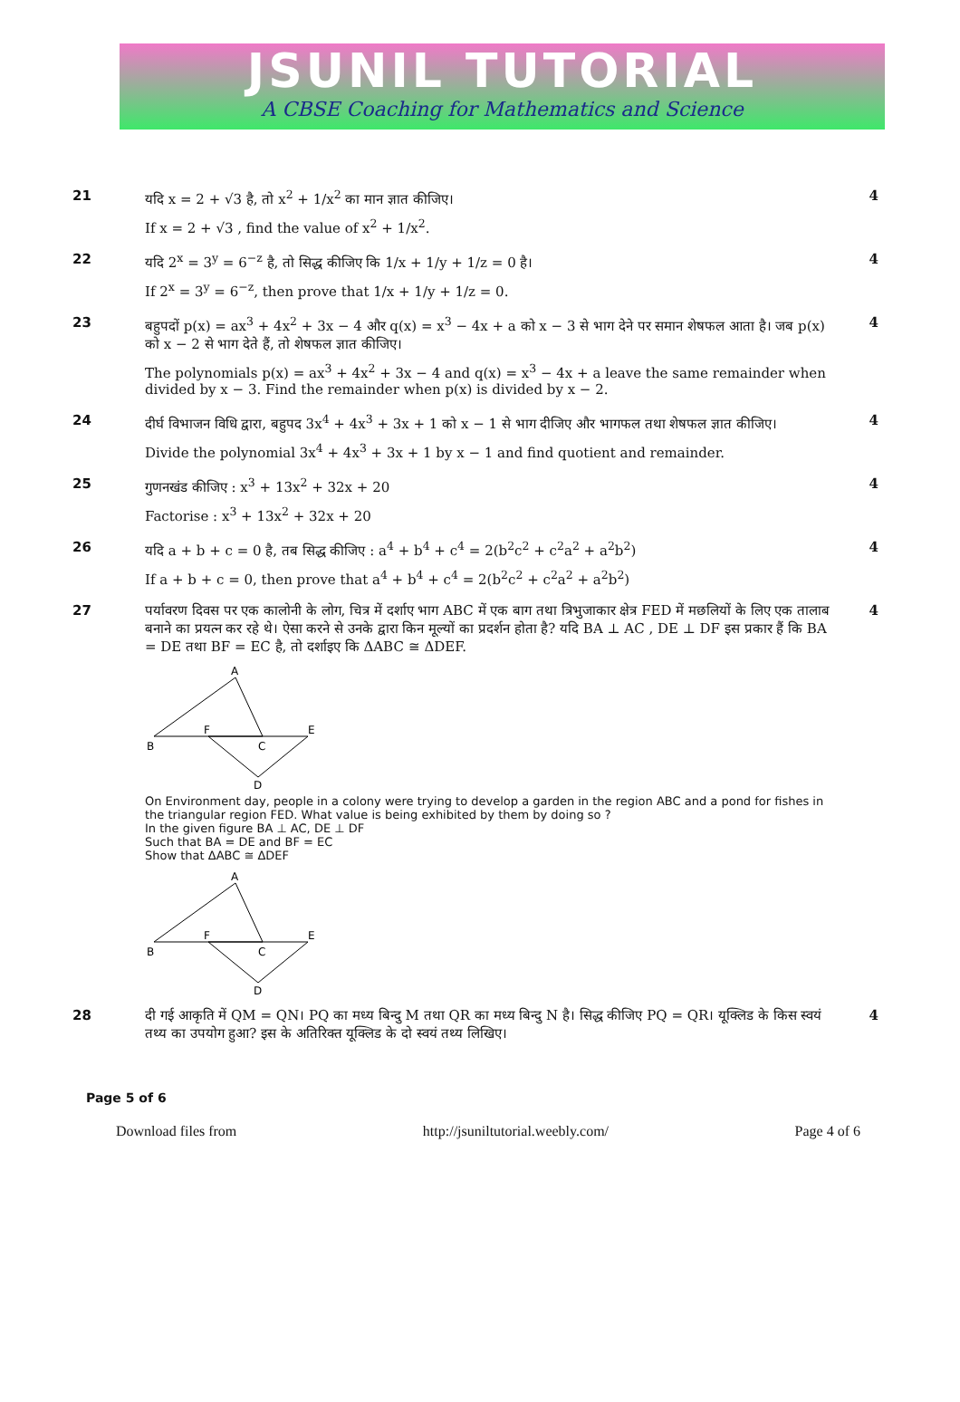JSUNIL TUTORIAL
A CBSE Coaching for Mathematics and Science
| 21 | यदि x = 2 + √3 है, तो x<sup>2</sup> + 1/x<sup>2</sup> का मान ज्ञात कीजिए। If x = 2 + √3 , find the value of x<sup>2</sup> + 1/x<sup>2</sup>. | 4 |
| 22 | यदि 2<sup>x</sup> = 3<sup>y</sup> = 6<sup>−z</sup> है, तो सिद्ध कीजिए कि 1/x + 1/y + 1/z = 0 है। If 2<sup>x</sup> = 3<sup>y</sup> = 6<sup>−z</sup>, then prove that 1/x + 1/y + 1/z = 0. | 4 |
| 23 | बहुपदों p(x) = ax<sup>3</sup> + 4x<sup>2</sup> + 3x − 4 और q(x) = x<sup>3</sup> − 4x + a को x − 3 से भाग देने पर समान शेषफल आता है। जब p(x) को x − 2 से भाग देते हैं, तो शेषफल ज्ञात कीजिए। The polynomials p(x) = ax<sup>3</sup> + 4x<sup>2</sup> + 3x − 4 and q(x) = x<sup>3</sup> − 4x + a leave the same remainder when divided by x − 3. Find the remainder when p(x) is divided by x − 2. | 4 |
| 24 | दीर्घ विभाजन विधि द्वारा, बहुपद 3x<sup>4</sup> + 4x<sup>3</sup> + 3x + 1 को x − 1 से भाग दीजिए और भागफल तथा शेषफल ज्ञात कीजिए। Divide the polynomial 3x<sup>4</sup> + 4x<sup>3</sup> + 3x + 1 by x − 1 and find quotient and remainder. | 4 |
| 25 | गुणनखंड कीजिए : x<sup>3</sup> + 13x<sup>2</sup> + 32x + 20 Factorise : x<sup>3</sup> + 13x<sup>2</sup> + 32x + 20 | 4 |
| 26 | यदि a + b + c = 0 है, तब सिद्ध कीजिए : a<sup>4</sup> + b<sup>4</sup> + c<sup>4</sup> = 2(b<sup>2</sup>c<sup>2</sup> + c<sup>2</sup>a<sup>2</sup> + a<sup>2</sup>b<sup>2</sup>) If a + b + c = 0, then prove that a<sup>4</sup> + b<sup>4</sup> + c<sup>4</sup> = 2(b<sup>2</sup>c<sup>2</sup> + c<sup>2</sup>a<sup>2</sup> + a<sup>2</sup>b<sup>2</sup>) | 4 |
| 27 | पर्यावरण दिवस पर एक कालोनी के लोग, चित्र में दर्शाए भाग ABC में एक बाग तथा त्रिभुजाकार क्षेत्र FED में मछलियों के लिए एक तालाब बनाने का प्रयत्न कर रहे थे। ऐसा करने से उनके द्वारा किन मूल्यों का प्रदर्शन होता है? यदि BA ⊥ AC , DE ⊥ DF इस प्रकार हैं कि BA = DE तथा BF = EC है, तो दर्शाइए कि ΔABC ≅ ΔDEF. A B F C E D On Environment day, people in a colony were trying to develop a garden in the region ABC and a pond for fishes in the triangular region FED. What value is being exhibited by them by doing so ? In the given figure BA ⊥ AC, DE ⊥ DF Such that BA = DE and BF = EC Show that ΔABC ≅ ΔDEF A B F C E D | 4 |
| 28 | दी गई आकृति में QM = QN। PQ का मध्य बिन्दु M तथा QR का मध्य बिन्दु N है। सिद्ध कीजिए PQ = QR। यूक्लिड के किस स्वयं तथ्य का उपयोग हुआ? इस के अतिरिक्त यूक्लिड के दो स्वयं तथ्य लिखिए। | 4 |
Page 5 of 6
Download files from http://jsuniltutorial.weebly.com/ Page 4 of 6